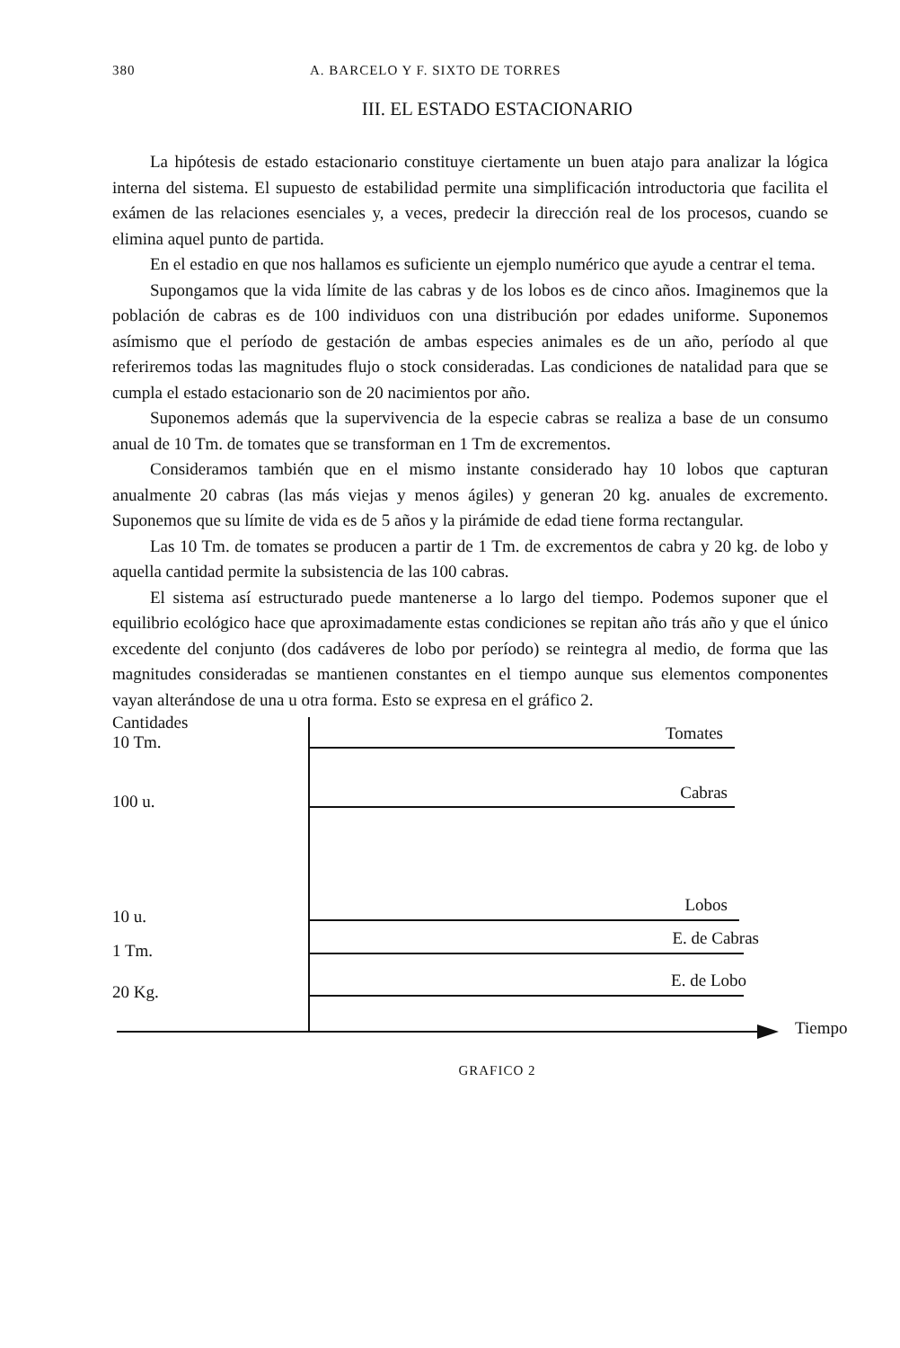380 A. BARCELO Y F. SIXTO DE TORRES
III. EL ESTADO ESTACIONARIO
La hipótesis de estado estacionario constituye ciertamente un buen atajo para analizar la lógica interna del sistema. El supuesto de estabilidad permite una simplificación introductoria que facilita el exámen de las relaciones esenciales y, a veces, predecir la dirección real de los procesos, cuando se elimina aquel punto de partida.
En el estadio en que nos hallamos es suficiente un ejemplo numérico que ayude a centrar el tema.
Supongamos que la vida límite de las cabras y de los lobos es de cinco años. Imaginemos que la población de cabras es de 100 individuos con una distribución por edades uniforme. Suponemos asímismo que el período de gestación de ambas especies animales es de un año, período al que referiremos todas las magnitudes flujo o stock consideradas. Las condiciones de natalidad para que se cumpla el estado estacionario son de 20 nacimientos por año.
Suponemos además que la supervivencia de la especie cabras se realiza a base de un consumo anual de 10 Tm. de tomates que se transforman en 1 Tm de excrementos.
Consideramos también que en el mismo instante considerado hay 10 lobos que capturan anualmente 20 cabras (las más viejas y menos ágiles) y generan 20 kg. anuales de excremento. Suponemos que su límite de vida es de 5 años y la pirámide de edad tiene forma rectangular.
Las 10 Tm. de tomates se producen a partir de 1 Tm. de excrementos de cabra y 20 kg. de lobo y aquella cantidad permite la subsistencia de las 100 cabras.
El sistema así estructurado puede mantenerse a lo largo del tiempo. Podemos suponer que el equilibrio ecológico hace que aproximadamente estas condiciones se repitan año trás año y que el único excedente del conjunto (dos cadáveres de lobo por período) se reintegra al medio, de forma que las magnitudes consideradas se mantienen constantes en el tiempo aunque sus elementos componentes vayan alterándose de una u otra forma. Esto se expresa en el gráfico 2.
Cantidades
10 Tm.
100 u.
10 u.
1 Tm.
20 Kg.
Tomates
Cabras
Lobos
E. de Cabras
E. de Lobo
Tiempo
GRAFICO 2